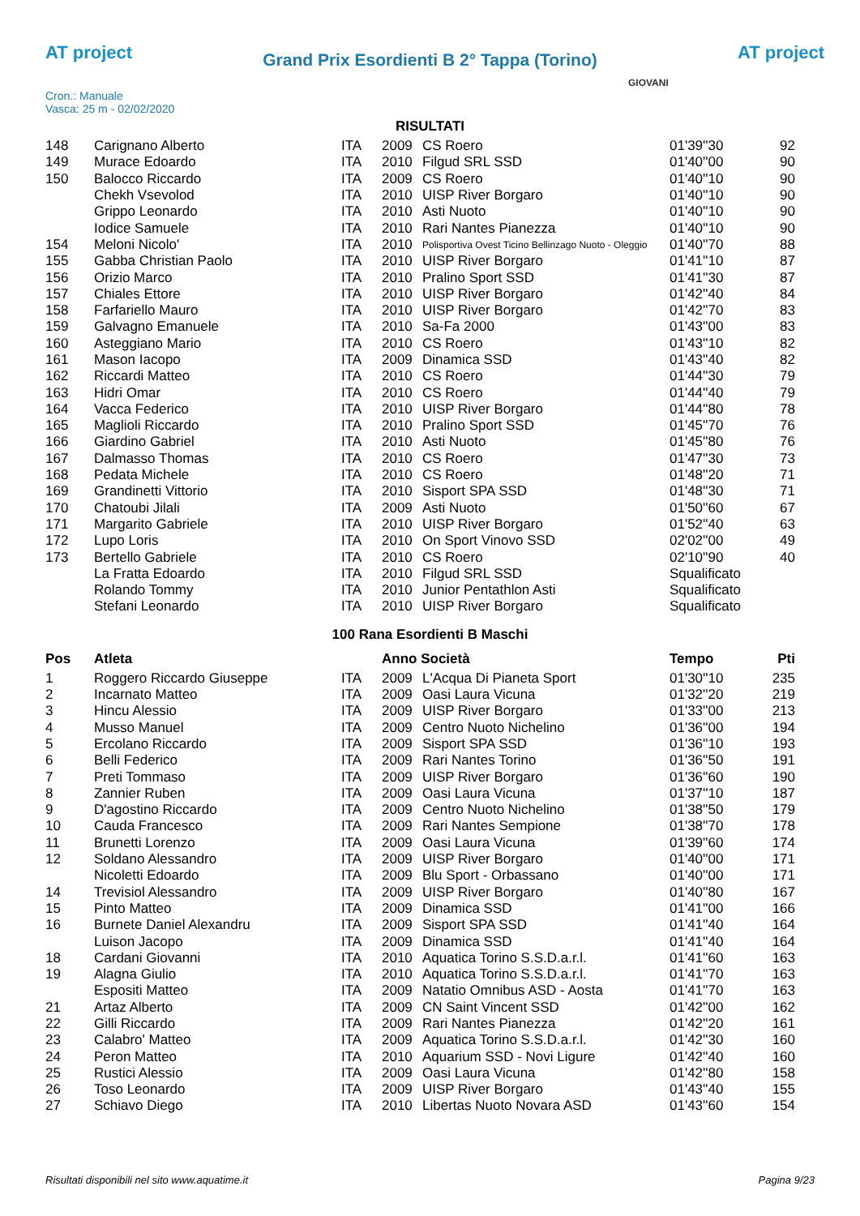AT project
Grand Prix Esordienti B 2° Tappa (Torino) AT project
Cron.: Manuale
Vasca: 25 m - 02/02/2020
GIOVANI
RISULTATI
| 148 | Carignano Alberto | ITA | 2009 | CS Roero | 01'39''30 | 92 |
| 149 | Murace Edoardo | ITA | 2010 | Filgud SRL SSD | 01'40''00 | 90 |
| 150 | Balocco Riccardo | ITA | 2009 | CS Roero | 01'40''10 | 90 |
| | Chekh Vsevolod | ITA | 2010 | UISP River Borgaro | 01'40''10 | 90 |
| | Grippo Leonardo | ITA | 2010 | Asti Nuoto | 01'40''10 | 90 |
| | Iodice Samuele | ITA | 2010 | Rari Nantes Pianezza | 01'40''10 | 90 |
| 154 | Meloni Nicolo' | ITA | 2010 | Polisportiva Ovest Ticino Bellinzago Nuoto - Oleggio | 01'40''70 | 88 |
| 155 | Gabba Christian Paolo | ITA | 2010 | UISP River Borgaro | 01'41''10 | 87 |
| 156 | Orizio Marco | ITA | 2010 | Pralino Sport SSD | 01'41''30 | 87 |
| 157 | Chiales Ettore | ITA | 2010 | UISP River Borgaro | 01'42''40 | 84 |
| 158 | Farfariello Mauro | ITA | 2010 | UISP River Borgaro | 01'42''70 | 83 |
| 159 | Galvagno Emanuele | ITA | 2010 | Sa-Fa 2000 | 01'43''00 | 83 |
| 160 | Asteggiano Mario | ITA | 2010 | CS Roero | 01'43''10 | 82 |
| 161 | Mason Iacopo | ITA | 2009 | Dinamica SSD | 01'43''40 | 82 |
| 162 | Riccardi Matteo | ITA | 2010 | CS Roero | 01'44''30 | 79 |
| 163 | Hidri Omar | ITA | 2010 | CS Roero | 01'44''40 | 79 |
| 164 | Vacca Federico | ITA | 2010 | UISP River Borgaro | 01'44''80 | 78 |
| 165 | Maglioli Riccardo | ITA | 2010 | Pralino Sport SSD | 01'45''70 | 76 |
| 166 | Giardino Gabriel | ITA | 2010 | Asti Nuoto | 01'45''80 | 76 |
| 167 | Dalmasso Thomas | ITA | 2010 | CS Roero | 01'47''30 | 73 |
| 168 | Pedata Michele | ITA | 2010 | CS Roero | 01'48''20 | 71 |
| 169 | Grandinetti Vittorio | ITA | 2010 | Sisport SPA SSD | 01'48''30 | 71 |
| 170 | Chatoubi Jilali | ITA | 2009 | Asti Nuoto | 01'50''60 | 67 |
| 171 | Margarito Gabriele | ITA | 2010 | UISP River Borgaro | 01'52''40 | 63 |
| 172 | Lupo Loris | ITA | 2010 | On Sport Vinovo SSD | 02'02''00 | 49 |
| 173 | Bertello Gabriele | ITA | 2010 | CS Roero | 02'10''90 | 40 |
| | La Fratta Edoardo | ITA | 2010 | Filgud SRL SSD | Squalificato | |
| | Rolando Tommy | ITA | 2010 | Junior Pentathlon Asti | Squalificato | |
| | Stefani Leonardo | ITA | 2010 | UISP River Borgaro | Squalificato | |
100 Rana Esordienti B Maschi
| Pos | Atleta | | Anno Società | | Tempo | Pti |
| --- | --- | --- | --- | --- | --- | --- |
| 1 | Roggero Riccardo Giuseppe | ITA | 2009 | L'Acqua Di Pianeta Sport | 01'30''10 | 235 |
| 2 | Incarnato Matteo | ITA | 2009 | Oasi Laura Vicuna | 01'32''20 | 219 |
| 3 | Hincu Alessio | ITA | 2009 | UISP River Borgaro | 01'33''00 | 213 |
| 4 | Musso Manuel | ITA | 2009 | Centro Nuoto Nichelino | 01'36''00 | 194 |
| 5 | Ercolano Riccardo | ITA | 2009 | Sisport SPA SSD | 01'36''10 | 193 |
| 6 | Belli Federico | ITA | 2009 | Rari Nantes Torino | 01'36''50 | 191 |
| 7 | Preti Tommaso | ITA | 2009 | UISP River Borgaro | 01'36''60 | 190 |
| 8 | Zannier Ruben | ITA | 2009 | Oasi Laura Vicuna | 01'37''10 | 187 |
| 9 | D'agostino Riccardo | ITA | 2009 | Centro Nuoto Nichelino | 01'38''50 | 179 |
| 10 | Cauda Francesco | ITA | 2009 | Rari Nantes Sempione | 01'38''70 | 178 |
| 11 | Brunetti Lorenzo | ITA | 2009 | Oasi Laura Vicuna | 01'39''60 | 174 |
| 12 | Soldano Alessandro | ITA | 2009 | UISP River Borgaro | 01'40''00 | 171 |
| | Nicoletti Edoardo | ITA | 2009 | Blu Sport - Orbassano | 01'40''00 | 171 |
| 14 | Trevisiol Alessandro | ITA | 2009 | UISP River Borgaro | 01'40''80 | 167 |
| 15 | Pinto Matteo | ITA | 2009 | Dinamica SSD | 01'41''00 | 166 |
| 16 | Burnete Daniel Alexandru | ITA | 2009 | Sisport SPA SSD | 01'41''40 | 164 |
| | Luison Jacopo | ITA | 2009 | Dinamica SSD | 01'41''40 | 164 |
| 18 | Cardani Giovanni | ITA | 2010 | Aquatica Torino S.S.D.a.r.l. | 01'41''60 | 163 |
| 19 | Alagna Giulio | ITA | 2010 | Aquatica Torino S.S.D.a.r.l. | 01'41''70 | 163 |
| | Espositi Matteo | ITA | 2009 | Natatio Omnibus ASD - Aosta | 01'41''70 | 163 |
| 21 | Artaz Alberto | ITA | 2009 | CN Saint Vincent SSD | 01'42''00 | 162 |
| 22 | Gilli Riccardo | ITA | 2009 | Rari Nantes Pianezza | 01'42''20 | 161 |
| 23 | Calabro' Matteo | ITA | 2009 | Aquatica Torino S.S.D.a.r.l. | 01'42''30 | 160 |
| 24 | Peron Matteo | ITA | 2010 | Aquarium SSD - Novi Ligure | 01'42''40 | 160 |
| 25 | Rustici Alessio | ITA | 2009 | Oasi Laura Vicuna | 01'42''80 | 158 |
| 26 | Toso Leonardo | ITA | 2009 | UISP River Borgaro | 01'43''40 | 155 |
| 27 | Schiavo Diego | ITA | 2010 | Libertas Nuoto Novara ASD | 01'43''60 | 154 |
Risultati disponibili nel sito www.aquatime.it Pagina 9/23